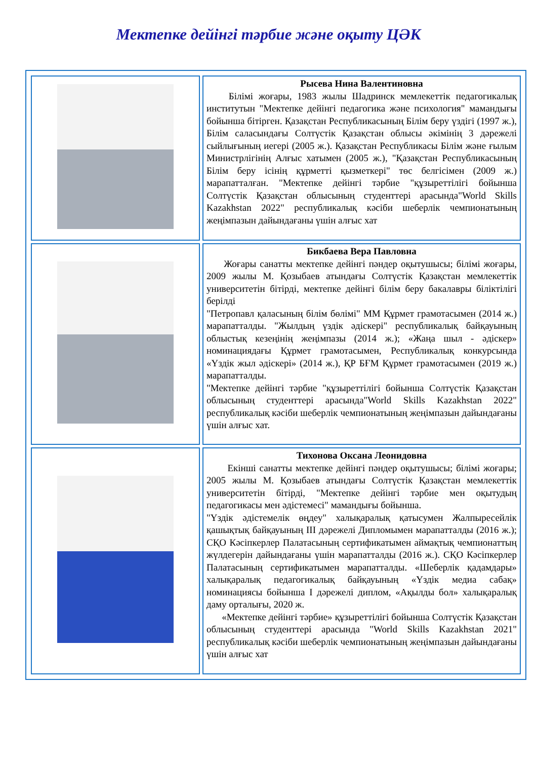Мектепке дейінгі тәрбие және оқыту ЦӘК
| | Рысева Нина Валентиновна Білімі жоғары, 1983 жылы Шадринск мемлекеттік педагогикалық институтын "Мектепке дейінгі педагогика және психология" мамандығы бойынша бітірген. Қазақстан Республикасының Білім беру үздігі (1997 ж.), Білім саласындағы Солтүстік Қазақстан облысы әкімінің 3 дәрежелі сыйлығының иегері (2005 ж.). Қазақстан Республикасы Білім және ғылым Министрлігінің Алғыс хатымен (2005 ж.), "Қазақстан Республикасының Білім беру ісінің құрметті қызметкері" төс белгісімен (2009 ж.) марапатталған. "Мектепке дейінгі тәрбие "құзыреттілігі бойынша Солтүстік Қазақстан облысының студенттері арасында"World Skills Kazakhstan 2022" республикалық кәсіби шеберлік чемпионатының жеңімпазын дайындағаны үшін алғыс хат |
| | Бикбаева Вера Павловна Жоғары санатты мектепке дейінгі пәндер оқытушысы; білімі жоғары, 2009 жылы М. Қозыбаев атындағы Солтүстік Қазақстан мемлекеттік университетін бітірді, мектепке дейінгі білім беру бакалавры біліктілігі берілді "Петропавл қаласының білім бөлімі" ММ Құрмет грамотасымен (2014 ж.) марапатталды. "Жылдың үздік әдіскері" республикалық байқауының облыстық кезеңінің жеңімпазы (2014 ж.); «Жаңа шыл - әдіскер» номинациядағы Құрмет грамотасымен, Республикалық конкурсында «Үздік жыл әдіскері» (2014 ж.), ҚР БҒМ Құрмет грамотасымен (2019 ж.) марапатталды. "Мектепке дейінгі тәрбие "құзыреттілігі бойынша Солтүстік Қазақстан облысының студенттері арасында"World Skills Kazakhstan 2022" республикалық кәсіби шеберлік чемпионатының жеңімпазын дайындағаны үшін алғыс хат. |
| | Тихонова Оксана Леонидовна Екінші санатты мектепке дейінгі пәндер оқытушысы; білімі жоғары; 2005 жылы М. Қозыбаев атындағы Солтүстік Қазақстан мемлекеттік университетін бітірді, "Мектепке дейінгі тәрбие мен оқытудың педагогикасы мен әдістемесі" мамандығы бойынша. "Үздік әдістемелік өңдеу" халықаралық қатысумен Жалпыресейлік қашықтық байқауының III дәрежелі Дипломымен марапатталды (2016 ж.); СҚО Кәсіпкерлер Палатасының сертификатымен аймақтық чемпионаттың жүлдегерін дайындағаны үшін марапатталды (2016 ж.). СҚО Кәсіпкерлер Палатасының сертификатымен марапатталды. «Шеберлік қадамдары» халықаралық педагогикалық байқауының «Үздік медиа сабақ» номинациясы бойынша I дәрежелі диплом, «Ақылды бол» халықаралық даму орталығы, 2020 ж. «Мектепке дейінгі тәрбие» құзыреттілігі бойынша Солтүстік Қазақстан облысының студенттері арасында "World Skills Kazakhstan 2021" республикалық кәсіби шеберлік чемпионатының жеңімпазын дайындағаны үшін алғыс хат |